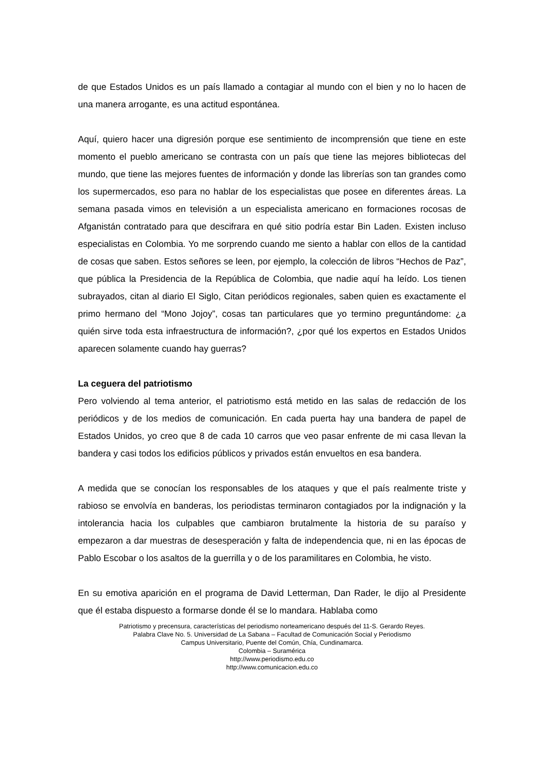de que Estados Unidos es un país llamado a contagiar al mundo con el bien y no lo hacen de una manera arrogante, es una actitud espontánea.
Aquí, quiero hacer una digresión porque ese sentimiento de incomprensión que tiene en este momento el pueblo americano se contrasta con un país que tiene las mejores bibliotecas del mundo, que tiene las mejores fuentes de información y donde las librerías son tan grandes como los supermercados, eso para no hablar de los especialistas que posee en diferentes áreas. La semana pasada vimos en televisión a un especialista americano en formaciones rocosas de Afganistán contratado para que descifrara en qué sitio podría estar Bin Laden. Existen incluso especialistas en Colombia. Yo me sorprendo cuando me siento a hablar con ellos de la cantidad de cosas que saben. Estos señores se leen, por ejemplo, la colección de libros “Hechos de Paz”, que pública la Presidencia de la República de Colombia, que nadie aquí ha leído. Los tienen subrayados, citan al diario El Siglo, Citan periódicos regionales, saben quien es exactamente el primo hermano del “Mono Jojoy”, cosas tan particulares que yo termino preguntándome: ¿a quién sirve toda esta infraestructura de información?, ¿por qué los expertos en Estados Unidos aparecen solamente cuando hay guerras?
La ceguera del patriotismo
Pero volviendo al tema anterior, el patriotismo está metido en las salas de redacción de los periódicos y de los medios de comunicación. En cada puerta hay una bandera de papel de Estados Unidos, yo creo que 8 de cada 10 carros que veo pasar enfrente de mi casa llevan la bandera y casi todos los edificios públicos y privados están envueltos en esa bandera.
A medida que se conocían los responsables de los ataques y que el país realmente triste y rabioso se envolvía en banderas, los periodistas terminaron contagiados por la indignación y la intolerancia hacia los culpables que cambiaron brutalmente la historia de su paraíso y empezaron a dar muestras de desesperación y falta de independencia que, ni en las épocas de Pablo Escobar o los asaltos de la guerrilla y o de los paramilitares en Colombia, he visto.
En su emotiva aparición en el programa de David Letterman, Dan Rader, le dijo al Presidente que él estaba dispuesto a formarse donde él se lo mandara. Hablaba como
Patriotismo y precensura, características del periodismo norteamericano después del 11-S. Gerardo Reyes.
Palabra Clave No. 5. Universidad de La Sabana – Facultad de Comunicación Social y Periodismo
Campus Universitario, Puente del Común, Chía, Cundinamarca.
Colombia – Suramérica
http://www.periodismo.edu.co
http://www.comunicacion.edu.co